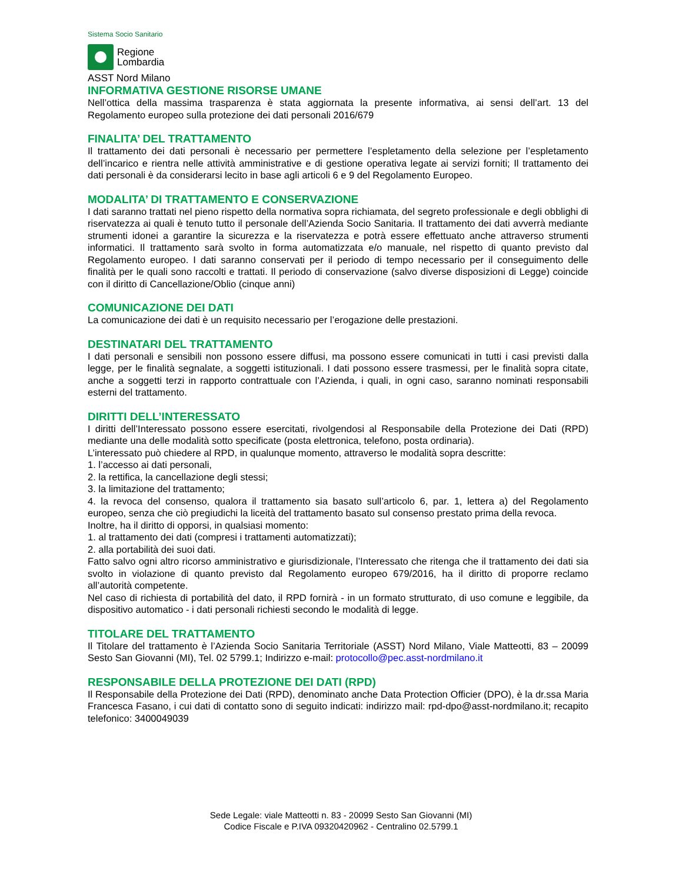Sistema Socio Sanitario
Regione
Lombardia
ASST Nord Milano
INFORMATIVA GESTIONE RISORSE UMANE
Nell’ottica della massima trasparenza è stata aggiornata la presente informativa, ai sensi dell’art. 13 del Regolamento europeo sulla protezione dei dati personali 2016/679
FINALITA’ DEL TRATTAMENTO
Il trattamento dei dati personali è necessario per permettere l’espletamento della selezione per l’espletamento dell’incarico e rientra nelle attività amministrative e di gestione operativa legate ai servizi forniti; Il trattamento dei dati personali è da considerarsi lecito in base agli articoli 6 e 9 del Regolamento Europeo.
MODALITA’ DI TRATTAMENTO E CONSERVAZIONE
I dati saranno trattati nel pieno rispetto della normativa sopra richiamata, del segreto professionale e degli obblighi di riservatezza ai quali è tenuto tutto il personale dell’Azienda Socio Sanitaria. Il trattamento dei dati avverrà mediante strumenti idonei a garantire la sicurezza e la riservatezza e potrà essere effettuato anche attraverso strumenti informatici. Il trattamento sarà svolto in forma automatizzata e/o manuale, nel rispetto di quanto previsto dal Regolamento europeo. I dati saranno conservati per il periodo di tempo necessario per il conseguimento delle finalità per le quali sono raccolti e trattati. Il periodo di conservazione (salvo diverse disposizioni di Legge) coincide con il diritto di Cancellazione/Oblio (cinque anni)
COMUNICAZIONE DEI DATI
La comunicazione dei dati è un requisito necessario per l’erogazione delle prestazioni.
DESTINATARI DEL TRATTAMENTO
I dati personali e sensibili non possono essere diffusi, ma possono essere comunicati in tutti i casi previsti dalla legge, per le finalità segnalate, a soggetti istituzionali. I dati possono essere trasmessi, per le finalità sopra citate, anche a soggetti terzi in rapporto contrattuale con l’Azienda, i quali, in ogni caso, saranno nominati responsabili esterni del trattamento.
DIRITTI DELL’INTERESSATO
I diritti dell’Interessato possono essere esercitati, rivolgendosi al Responsabile della Protezione dei Dati (RPD) mediante una delle modalità sotto specificate (posta elettronica, telefono, posta ordinaria).
L’interessato può chiedere al RPD, in qualunque momento, attraverso le modalità sopra descritte:
1. l’accesso ai dati personali,
2. la rettifica, la cancellazione degli stessi;
3. la limitazione del trattamento;
4. la revoca del consenso, qualora il trattamento sia basato sull’articolo 6, par. 1, lettera a) del Regolamento europeo, senza che ciò pregiudichi la liceità del trattamento basato sul consenso prestato prima della revoca.
Inoltre, ha il diritto di opporsi, in qualsiasi momento:
1. al trattamento dei dati (compresi i trattamenti automatizzati);
2. alla portabilità dei suoi dati.
Fatto salvo ogni altro ricorso amministrativo e giurisdizionale, l’Interessato che ritenga che il trattamento dei dati sia svolto in violazione di quanto previsto dal Regolamento europeo 679/2016, ha il diritto di proporre reclamo all’autorità competente.
Nel caso di richiesta di portabilità del dato, il RPD fornirà - in un formato strutturato, di uso comune e leggibile, da dispositivo automatico - i dati personali richiesti secondo le modalità di legge.
TITOLARE DEL TRATTAMENTO
Il Titolare del trattamento è l’Azienda Socio Sanitaria Territoriale (ASST) Nord Milano, Viale Matteotti, 83 – 20099 Sesto San Giovanni (MI), Tel. 02 5799.1; Indirizzo e-mail: protocollo@pec.asst-nordmilano.it
RESPONSABILE DELLA PROTEZIONE DEI DATI (RPD)
Il Responsabile della Protezione dei Dati (RPD), denominato anche Data Protection Officier (DPO), è la dr.ssa Maria Francesca Fasano, i cui dati di contatto sono di seguito indicati: indirizzo mail: rpd-dpo@asst-nordmilano.it; recapito telefonico: 3400049039
Sede Legale: viale Matteotti n. 83 - 20099 Sesto San Giovanni (MI)
Codice Fiscale e P.IVA 09320420962 - Centralino 02.5799.1